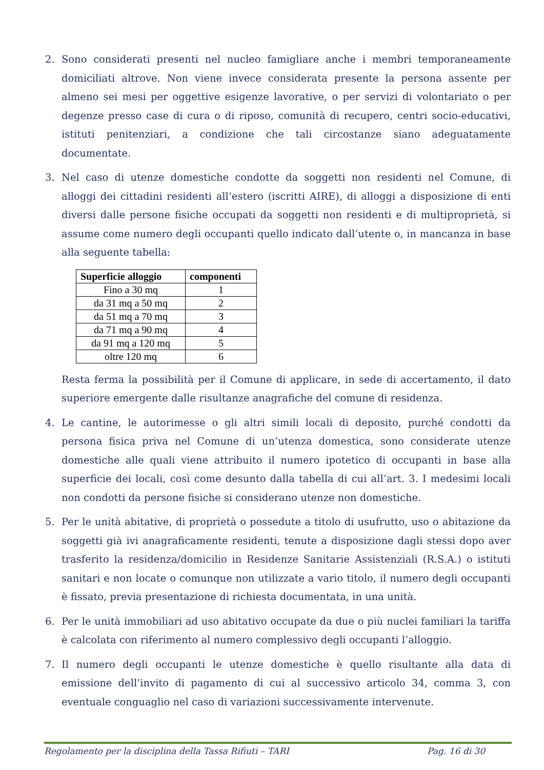2. Sono considerati presenti nel nucleo famigliare anche i membri temporaneamente domiciliati altrove. Non viene invece considerata presente la persona assente per almeno sei mesi per oggettive esigenze lavorative, o per servizi di volontariato o per degenze presso case di cura o di riposo, comunità di recupero, centri socio-educativi, istituti penitenziari, a condizione che tali circostanze siano adeguatamente documentate.
3. Nel caso di utenze domestiche condotte da soggetti non residenti nel Comune, di alloggi dei cittadini residenti all’estero (iscritti AIRE), di alloggi a disposizione di enti diversi dalle persone fisiche occupati da soggetti non residenti e di multiproprietà, si assume come numero degli occupanti quello indicato dall’utente o, in mancanza in base alla seguente tabella:
| Superficie alloggio | componenti |
| --- | --- |
| Fino a 30 mq | 1 |
| da 31 mq a 50 mq | 2 |
| da 51 mq a 70 mq | 3 |
| da 71 mq a 90 mq | 4 |
| da 91 mq a 120 mq | 5 |
| oltre 120 mq | 6 |
Resta ferma la possibilità per il Comune di applicare, in sede di accertamento, il dato superiore emergente dalle risultanze anagrafiche del comune di residenza.
4. Le cantine, le autorimesse o gli altri simili locali di deposito, purché condotti da persona fisica priva nel Comune di un’utenza domestica, sono considerate utenze domestiche alle quali viene attribuito il numero ipotetico di occupanti in base alla superficie dei locali, così come desunto dalla tabella di cui all’art. 3. I medesimi locali non condotti da persone fisiche si considerano utenze non domestiche.
5. Per le unità abitative, di proprietà o possedute a titolo di usufrutto, uso o abitazione da soggetti già ivi anagraficamente residenti, tenute a disposizione dagli stessi dopo aver trasferito la residenza/domicilio in Residenze Sanitarie Assistenziali (R.S.A.) o istituti sanitari e non locate o comunque non utilizzate a vario titolo, il numero degli occupanti è fissato, previa presentazione di richiesta documentata, in una unità.
6. Per le unità immobiliari ad uso abitativo occupate da due o più nuclei familiari la tariffa è calcolata con riferimento al numero complessivo degli occupanti l’alloggio.
7. Il numero degli occupanti le utenze domestiche è quello risultante alla data di emissione dell’invito di pagamento di cui al successivo articolo 34, comma 3, con eventuale conguaglio nel caso di variazioni successivamente intervenute.
Regolamento per la disciplina della Tassa Rifiuti – TARI Pag. 16 di 30